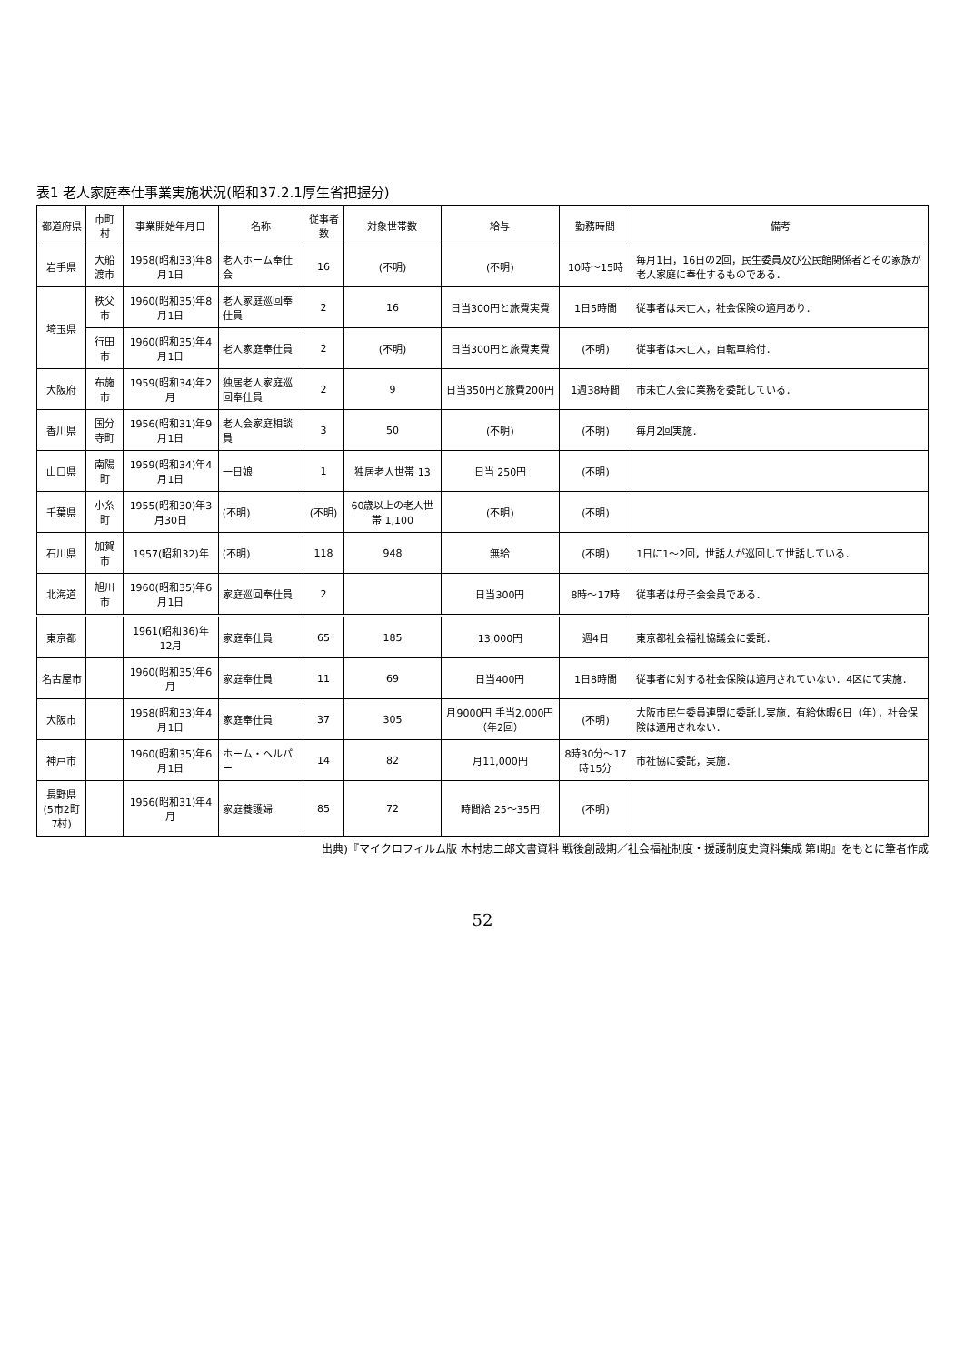表1 老人家庭奉仕事業実施状況(昭和37.2.1厚生省把握分)
| 都道府県 | 市町村 | 事業開始年月日 | 名称 | 従事者数 | 対象世帯数 | 給与 | 勤務時間 | 備考 |
| --- | --- | --- | --- | --- | --- | --- | --- | --- |
| 岩手県 | 大船渡市 | 1958(昭和33)年8月1日 | 老人ホーム奉仕会 | 16 | (不明) | (不明) | 10時～15時 | 毎月1日，16日の2回，民生委員及び公民館関係者とその家族が老人家庭に奉仕するものである． |
| 埼玉県 | 秩父市 | 1960(昭和35)年8月1日 | 老人家庭巡回奉仕員 | 2 | 16 | 日当300円と旅費実費 | 1日5時間 | 従事者は未亡人，社会保険の適用あり． |
| | 行田市 | 1960(昭和35)年4月1日 | 老人家庭奉仕員 | 2 | (不明) | 日当300円と旅費実費 | (不明) | 従事者は未亡人，自転車給付． |
| 大阪府 | 布施市 | 1959(昭和34)年2月 | 独居老人家庭巡回奉仕員 | 2 | 9 | 日当350円と旅費200円 | 1週38時間 | 市未亡人会に業務を委託している． |
| 香川県 | 国分寺町 | 1956(昭和31)年9月1日 | 老人会家庭相談員 | 3 | 50 | (不明) | (不明) | 毎月2回実施． |
| 山口県 | 南陽町 | 1959(昭和34)年4月1日 | 一日娘 | 1 | 独居老人世帯 13 | 日当 250円 | (不明) | |
| 千葉県 | 小糸町 | 1955(昭和30)年3月30日 | (不明) | (不明) | 60歳以上の老人世帯 1,100 | (不明) | (不明) | |
| 石川県 | 加賀市 | 1957(昭和32)年 | (不明) | 118 | 948 | 無給 | (不明) | 1日に1～2回，世話人が巡回して世話している． |
| 北海道 | 旭川市 | 1960(昭和35)年6月1日 | 家庭巡回奉仕員 | 2 | | 日当300円 | 8時～17時 | 従事者は母子会会員である． |
| 東京都 | | 1961(昭和36)年12月 | 家庭奉仕員 | 65 | 185 | 13,000円 | 週4日 | 東京都社会福祉協議会に委託． |
| 名古屋市 | | 1960(昭和35)年6月 | 家庭奉仕員 | 11 | 69 | 日当400円 | 1日8時間 | 従事者に対する社会保険は適用されていない．4区にて実施． |
| 大阪市 | | 1958(昭和33)年4月1日 | 家庭奉仕員 | 37 | 305 | 月9000円 手当2,000円（年2回） | (不明) | 大阪市民生委員連盟に委託し実施．有給休暇6日（年），社会保険は適用されない． |
| 神戸市 | | 1960(昭和35)年6月1日 | ホーム・ヘルパー | 14 | 82 | 月11,000円 | 8時30分～17時15分 | 市社協に委託，実施． |
| 長野県 (5市2町7村) | | 1956(昭和31)年4月 | 家庭養護婦 | 85 | 72 | 時間給 25～35円 | (不明) | |
出典)『マイクロフィルム版 木村忠二郎文書資料 戦後創設期／社会福祉制度・援護制度史資料集成 第Ⅰ期』をもとに筆者作成
52